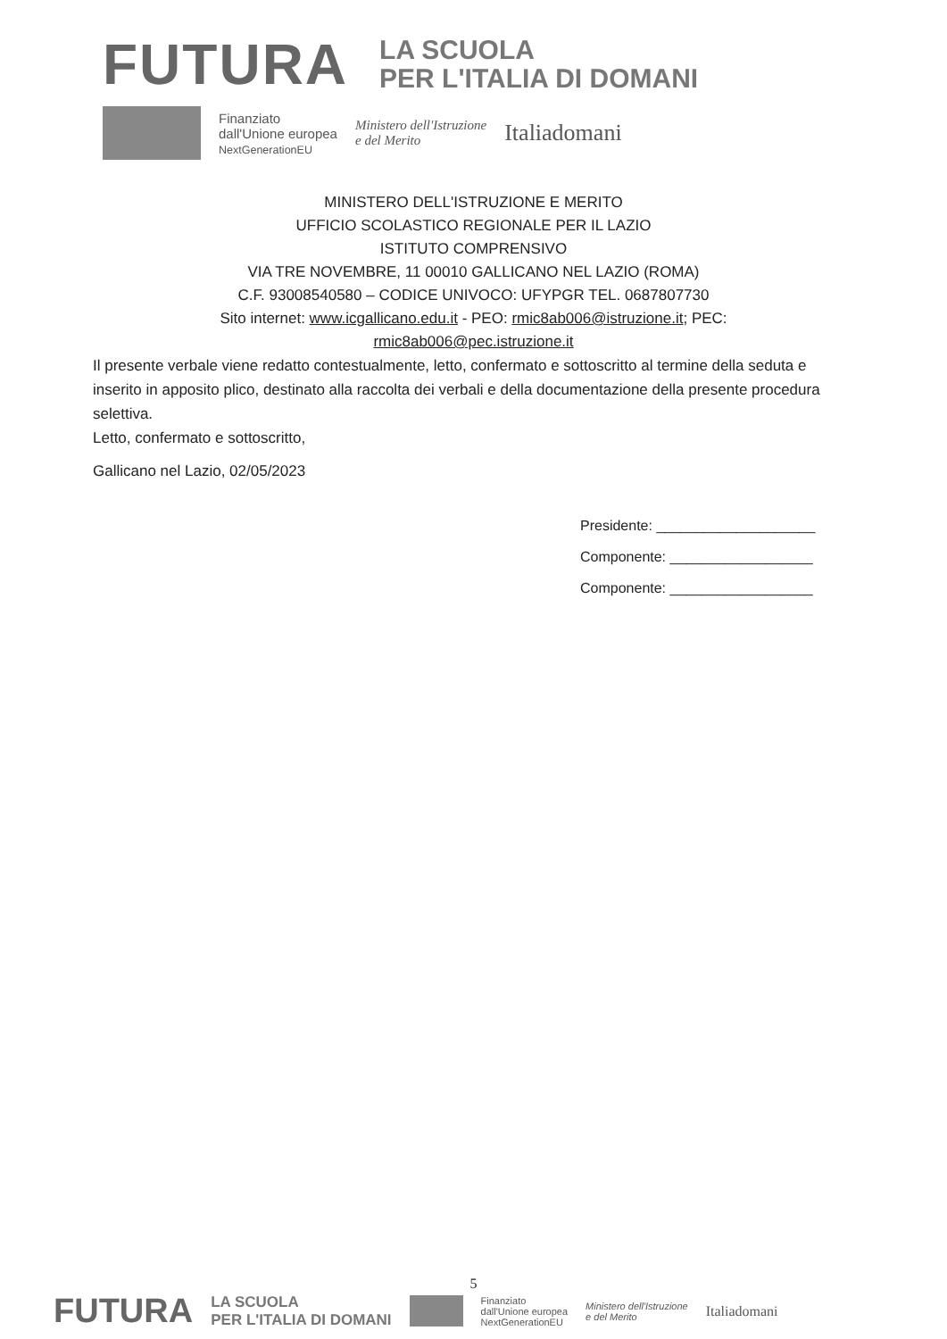FUTURA
LA SCUOLA
PER L'ITALIA DI DOMANI
Finanziato
dall'Unione europea
NextGenerationEU
Ministero dell'Istruzione
e del Merito
Italiadomani
MINISTERO DELL'ISTRUZIONE E MERITO
UFFICIO SCOLASTICO REGIONALE PER IL LAZIO
ISTITUTO COMPRENSIVO
VIA TRE NOVEMBRE, 11 00010 GALLICANO NEL LAZIO (ROMA)
C.F. 93008540580 – CODICE UNIVOCO: UFYPGR TEL. 0687807730
Sito internet: www.icgallicano.edu.it - PEO: rmic8ab006@istruzione.it; PEC:
rmic8ab006@pec.istruzione.it
Il presente verbale viene redatto contestualmente, letto, confermato e sottoscritto al termine della seduta e inserito in apposito plico, destinato alla raccolta dei verbali e della documentazione della presente procedura selettiva.
Letto, confermato e sottoscritto,
Gallicano nel Lazio, 02/05/2023
Presidente: ____________________
Componente: __________________
Componente: __________________
5
FUTURA LA SCUOLA
PER L'ITALIA DI DOMANI
Finanziato
dall'Unione europea
NextGenerationEU Ministero dell'Istruzione
e del Merito Italiadomani